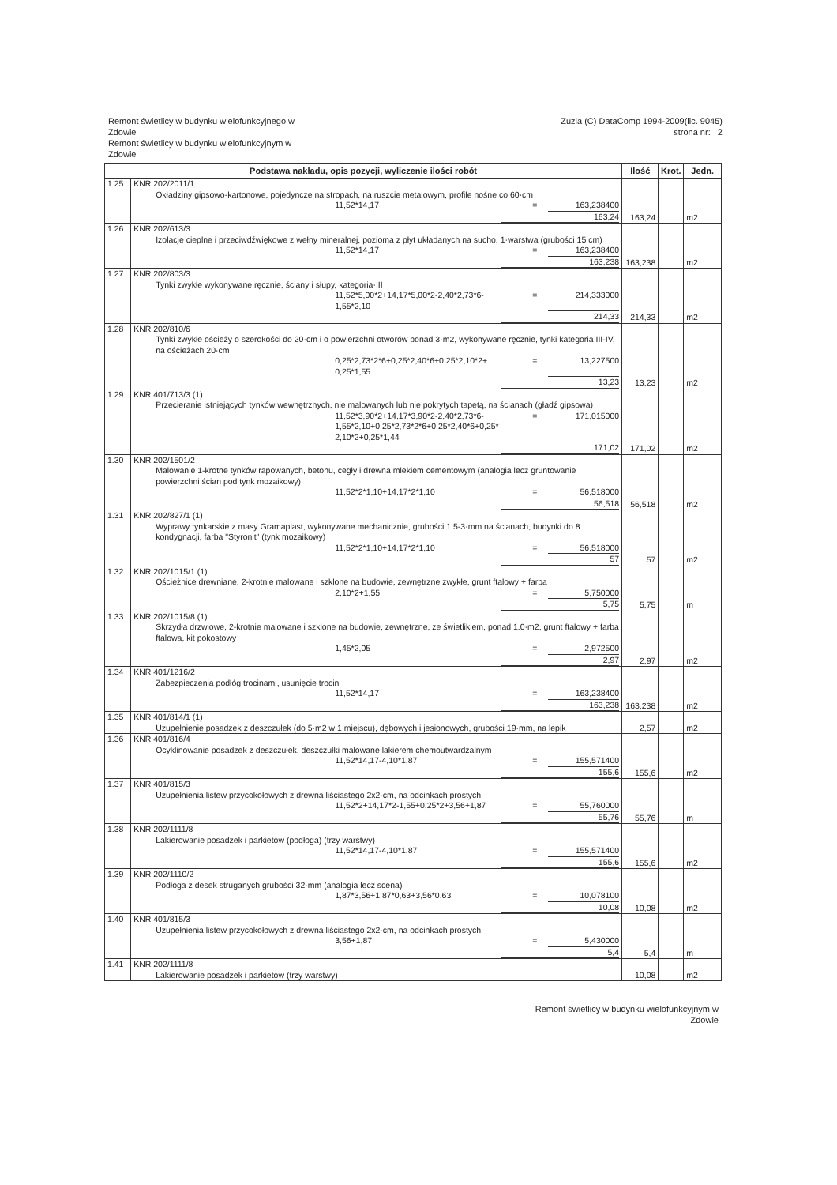Remont świetlicy w budynku wielofunkcyjnego w
Zdowie
Remont świetlicy w budynku wielofunkcyjnym w
Zdowie
Zuzia (C) DataComp 1994-2009(lic. 9045)
strona nr: 2
| Podstawa nakładu, opis pozycji, wyliczenie ilości robót | | Ilość | Krot. | Jedn. |
| --- | --- | --- | --- | --- |
| 1.25 | KNR 202/2011/1 Okładziny gipsowo-kartonowe, pojedyncze na stropach, na ruszcie metalowym, profile nośne co 60·cm 11,52*14,17 = 163,238400 163,24 | 163,24 | | m2 |
| 1.26 | KNR 202/613/3 Izolacje cieplne i przeciwdźwiękowe z wełny mineralnej, pozioma z płyt układanych na sucho, 1·warstwa (grubości 15 cm) 11,52*14,17 = 163,238400 163,238 | 163,238 | | m2 |
| 1.27 | KNR 202/803/3 Tynki zwykłe wykonywane ręcznie, ściany i słupy, kategoria·III 11,52*5,00*2+14,17*5,00*2-2,40*2,73*6- 1,55*2,10 = 214,333000 214,33 | 214,33 | | m2 |
| 1.28 | KNR 202/810/6 Tynki zwykłe ościeży o szerokości do 20·cm i o powierzchni otworów ponad 3·m2, wykonywane ręcznie, tynki kategoria III-IV, na ościeżach 20·cm 0,25*2,73*2*6+0,25*2,40*6+0,25*2,10*2+ 0,25*1,55 = 13,227500 13,23 | 13,23 | | m2 |
| 1.29 | KNR 401/713/3 (1) Przecieranie istniejących tynków wewnętrznych, nie malowanych lub nie pokrytych tapetą, na ścianach (gładź gipsowa) 11,52*3,90*2+14,17*3,90*2-2,40*2,73*6- 1,55*2,10+0,25*2,73*2*6+0,25*2,40*6+0,25* 2,10*2+0,25*1,44 = 171,015000 171,02 | 171,02 | | m2 |
| 1.30 | KNR 202/1501/2 Malowanie 1-krotne tynków rapowanych, betonu, cegły i drewna mlekiem cementowym (analogia lecz gruntowanie powierzchni ścian pod tynk mozaikowy) 11,52*2*1,10+14,17*2*1,10 = 56,518000 56,518 | 56,518 | | m2 |
| 1.31 | KNR 202/827/1 (1) Wyprawy tynkarskie z masy Gramaplast, wykonywane mechanicznie, grubości 1.5-3·mm na ścianach, budynki do 8 kondygnacji, farba "Styronit" (tynk mozaikowy) 11,52*2*1,10+14,17*2*1,10 = 56,518000 57 | 57 | | m2 |
| 1.32 | KNR 202/1015/1 (1) Ościeżnice drewniane, 2-krotnie malowane i szklone na budowie, zewnętrzne zwykłe, grunt ftalowy + farba 2,10*2+1,55 = 5,750000 5,75 | 5,75 | | m |
| 1.33 | KNR 202/1015/8 (1) Skrzydła drzwiowe, 2-krotnie malowane i szklone na budowie, zewnętrzne, ze świetlikiem, ponad 1.0·m2, grunt ftalowy + farba ftalowa, kit pokostowy 1,45*2,05 = 2,972500 2,97 | 2,97 | | m2 |
| 1.34 | KNR 401/1216/2 Zabezpieczenia podłóg trocinami, usunięcie trocin 11,52*14,17 = 163,238400 163,238 | 163,238 | | m2 |
| 1.35 | KNR 401/814/1 (1) Uzupełnienie posadzek z deszczułek (do 5·m2 w 1 miejscu), dębowych i jesionowych, grubości 19·mm, na lepik | 2,57 | | m2 |
| 1.36 | KNR 401/816/4 Ocyklinowanie posadzek z deszczułek, deszczułki malowane lakierem chemoutwardzalnym 11,52*14,17-4,10*1,87 = 155,571400 155,6 | 155,6 | | m2 |
| 1.37 | KNR 401/815/3 Uzupełnienia listew przycokołowych z drewna liściastego 2x2·cm, na odcinkach prostych 11,52*2+14,17*2-1,55+0,25*2+3,56+1,87 = 55,760000 55,76 | 55,76 | | m |
| 1.38 | KNR 202/1111/8 Lakierowanie posadzek i parkietów (podłoga) (trzy warstwy) 11,52*14,17-4,10*1,87 = 155,571400 155,6 | 155,6 | | m2 |
| 1.39 | KNR 202/1110/2 Podłoga z desek struganych grubości 32·mm (analogia lecz scena) 1,87*3,56+1,87*0,63+3,56*0,63 = 10,078100 10,08 | 10,08 | | m2 |
| 1.40 | KNR 401/815/3 Uzupełnienia listew przycokołowych z drewna liściastego 2x2·cm, na odcinkach prostych 3,56+1,87 = 5,430000 5,4 | 5,4 | | m |
| 1.41 | KNR 202/1111/8 Lakierowanie posadzek i parkietów (trzy warstwy) | 10,08 | | m2 |
Remont świetlicy w budynku wielofunkcyjnym w
Zdowie